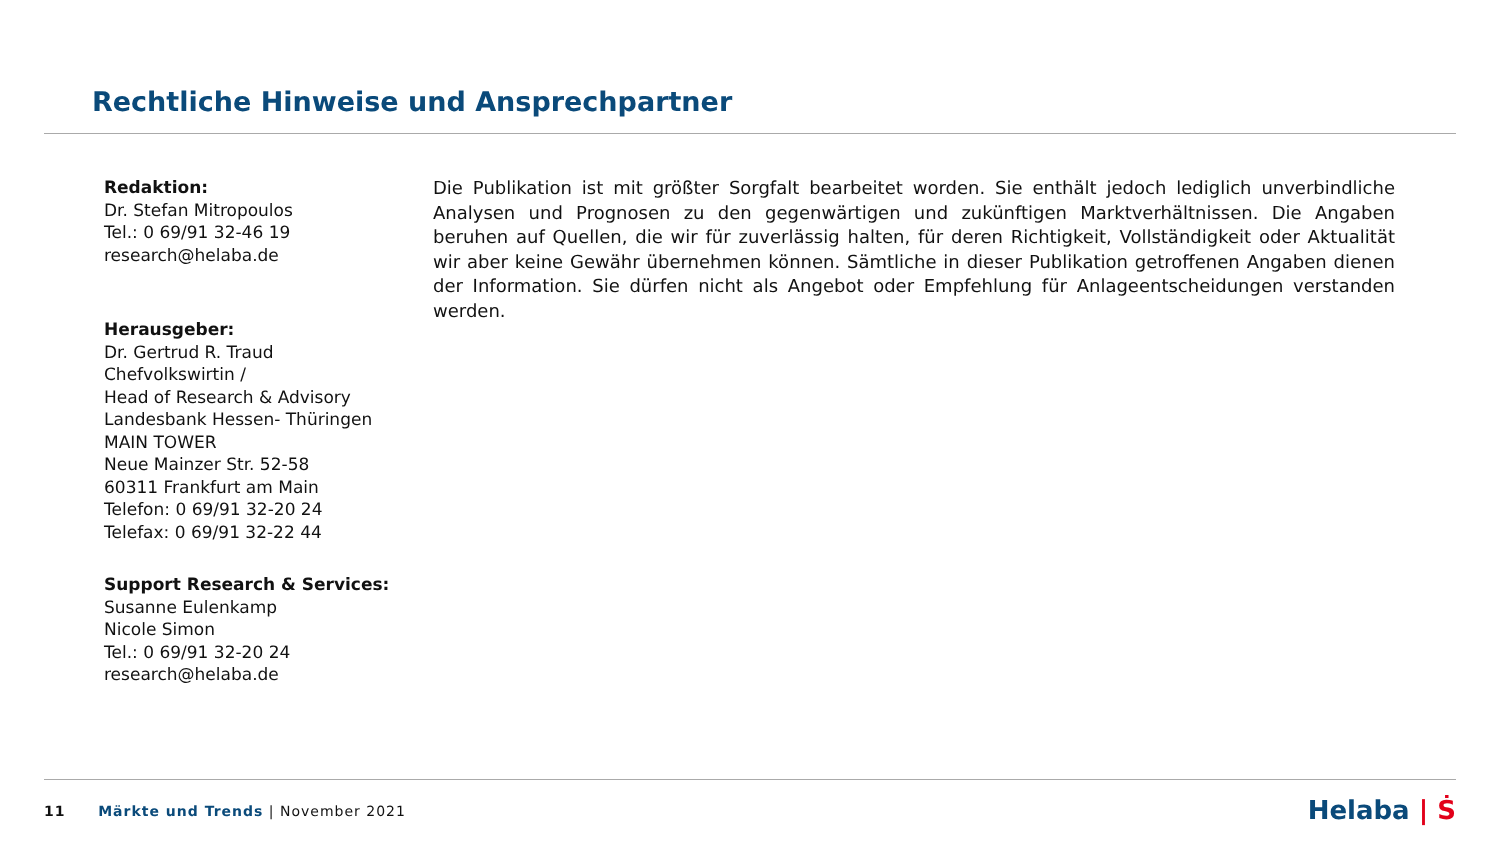Rechtliche Hinweise und Ansprechpartner
Redaktion:
Dr. Stefan Mitropoulos
Tel.: 0 69/91 32-46 19
research@helaba.de
Herausgeber:
Dr. Gertrud R. Traud
Chefvolkswirtin /
Head of Research & Advisory
Landesbank Hessen- Thüringen
MAIN TOWER
Neue Mainzer Str. 52-58
60311 Frankfurt am Main
Telefon: 0 69/91 32-20 24
Telefax: 0 69/91 32-22 44
Support Research & Services:
Susanne Eulenkamp
Nicole Simon
Tel.: 0 69/91 32-20 24
research@helaba.de
Die Publikation ist mit größter Sorgfalt bearbeitet worden. Sie enthält jedoch lediglich unverbindliche Analysen und Prognosen zu den gegenwärtigen und zukünftigen Marktverhältnissen. Die Angaben beruhen auf Quellen, die wir für zuverlässig halten, für deren Richtigkeit, Vollständigkeit oder Aktualität wir aber keine Gewähr übernehmen können. Sämtliche in dieser Publikation getroffenen Angaben dienen der Information. Sie dürfen nicht als Angebot oder Empfehlung für Anlageentscheidungen verstanden werden.
11 Märkte und Trends | November 2021
Helaba | Ṡ